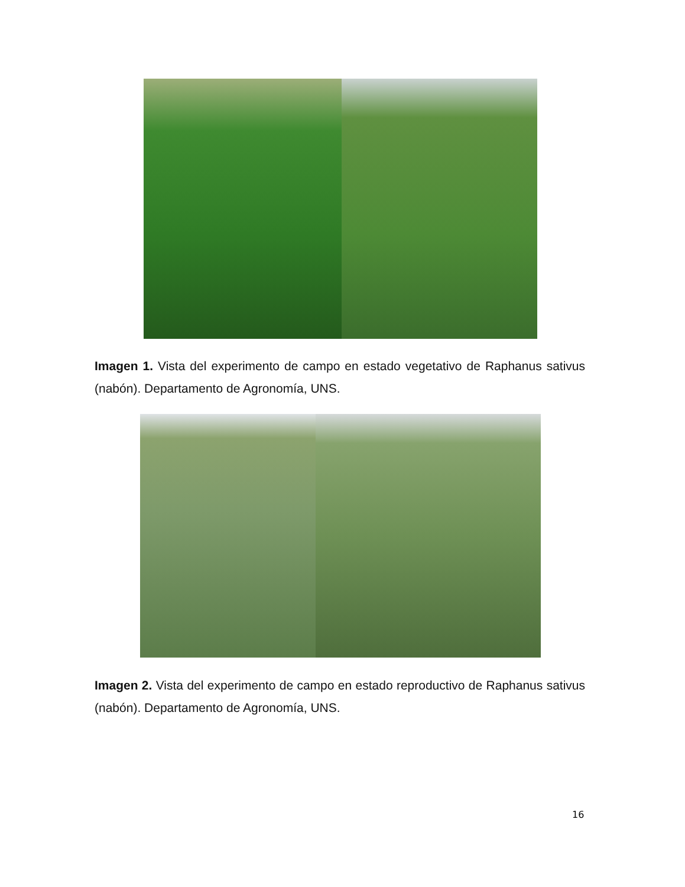Imagen 1. Vista del experimento de campo en estado vegetativo de Raphanus sativus (nabón). Departamento de Agronomía, UNS.
Imagen 2. Vista del experimento de campo en estado reproductivo de Raphanus sativus (nabón). Departamento de Agronomía, UNS.
16